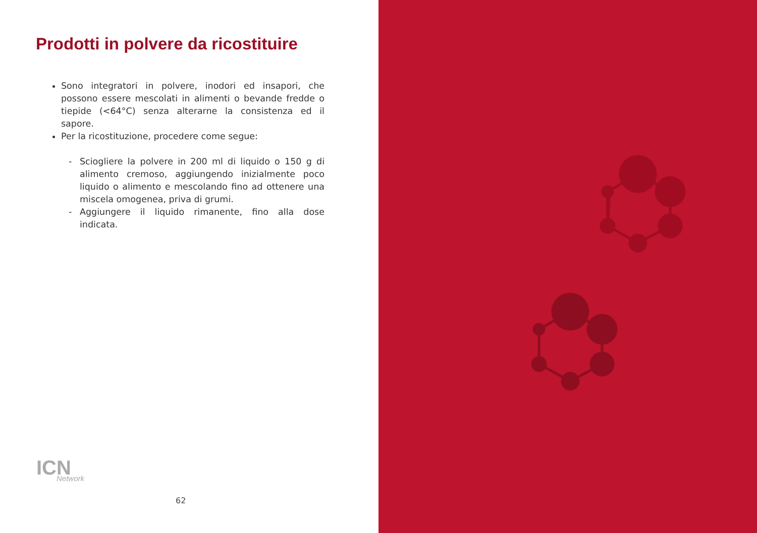Prodotti in polvere da ricostituire
Sono integratori in polvere, inodori ed insapori, che possono essere mescolati in alimenti o bevande fredde o tiepide (<64°C) senza alterarne la consistenza ed il sapore.
Per la ricostituzione, procedere come segue:
- Sciogliere la polvere in 200 ml di liquido o 150 g di alimento cremoso, aggiungendo inizialmente poco liquido o alimento e mescolando fino ad ottenere una miscela omogenea, priva di grumi.
- Aggiungere il liquido rimanente, fino alla dose indicata.
ICN
Network
62